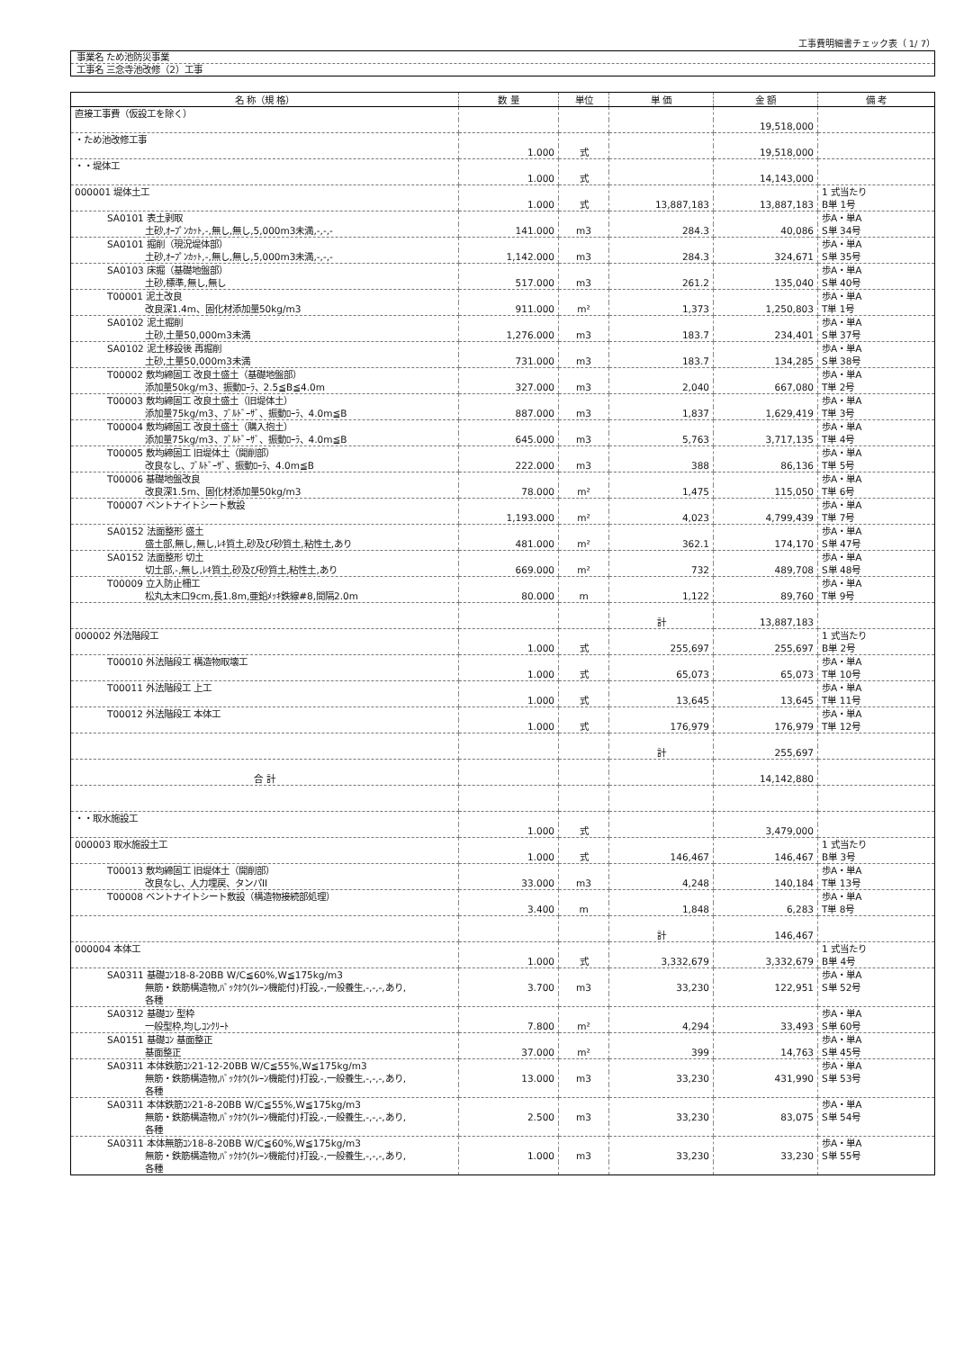工事費明細書チェック表（ 1/ 7）
事業名 ため池防災事業
工事名 三念寺池改修（2）工事
| 名 称（規 格） | 数 量 | 単位 | 単 価 | 金 額 | 備 考 |
| --- | --- | --- | --- | --- | --- |
| 直接工事費（仮設工を除く） | | | | | |
| | | | | 19,518,000 | |
| ・ため池改修工事 | | | | | |
| | 1.000 | 式 | | 19,518,000 | |
| ・・堤体工 | | | | | |
| | 1.000 | 式 | | 14,143,000 | |
| 000001 堤体土工 | | | | | 1 式当たり |
| | 1.000 | 式 | 13,887,183 | 13,887,183 | B単 1号 |
| SA0101 表土剥取 | | | | | 歩A・単A |
| 土砂,ｵｰﾌﾟﾝｶｯﾄ,-,無し,無し,5,000m3未満,-,-,- | 141.000 | m3 | 284.3 | 40,086 | S単 34号 |
| SA0101 掘削（現況堤体部） | | | | | 歩A・単A |
| 土砂,ｵｰﾌﾟﾝｶｯﾄ,-,無し,無し,5,000m3未満,-,-,- | 1,142.000 | m3 | 284.3 | 324,671 | S単 35号 |
| SA0103 床掘（基礎地盤部） | | | | | 歩A・単A |
| 土砂,標準,無し,無し | 517.000 | m3 | 261.2 | 135,040 | S単 40号 |
| T00001 泥土改良 | | | | | 歩A・単A |
| 改良深1.4m、固化材添加量50kg/m3 | 911.000 | m² | 1,373 | 1,250,803 | T単 1号 |
| SA0102 泥土掘削 | | | | | 歩A・単A |
| 土砂,土量50,000m3未満 | 1,276.000 | m3 | 183.7 | 234,401 | S単 37号 |
| SA0102 泥土移設後 再掘削 | | | | | 歩A・単A |
| 土砂,土量50,000m3未満 | 731.000 | m3 | 183.7 | 134,285 | S単 38号 |
| T00002 敷均締固工 改良土盛土（基礎地盤部） | | | | | 歩A・単A |
| 添加量50kg/m3、振動ﾛｰﾗ、2.5≦B≦4.0m | 327.000 | m3 | 2,040 | 667,080 | T単 2号 |
| T00003 敷均締固工 改良土盛土（旧堤体土） | | | | | 歩A・単A |
| 添加量75kg/m3、ﾌﾞﾙﾄﾞｰｻﾞ、振動ﾛｰﾗ、4.0m≦B | 887.000 | m3 | 1,837 | 1,629,419 | T単 3号 |
| T00004 敷均締固工 改良土盛土（購入抱土） | | | | | 歩A・単A |
| 添加量75kg/m3、ﾌﾞﾙﾄﾞｰｻﾞ、振動ﾛｰﾗ、4.0m≦B | 645.000 | m3 | 5,763 | 3,717,135 | T単 4号 |
| T00005 敷均締固工 旧堤体土（開削部） | | | | | 歩A・単A |
| 改良なし、ﾌﾞﾙﾄﾞｰｻﾞ、振動ﾛｰﾗ、4.0m≦B | 222.000 | m3 | 388 | 86,136 | T単 5号 |
| T00006 基礎地盤改良 | | | | | 歩A・単A |
| 改良深1.5m、固化材添加量50kg/m3 | 78.000 | m² | 1,475 | 115,050 | T単 6号 |
| T00007 ベントナイトシート敷設 | | | | | 歩A・単A |
| | 1,193.000 | m² | 4,023 | 4,799,439 | T単 7号 |
| SA0152 法面整形 盛土 | | | | | 歩A・単A |
| 盛土部,無し,無し,ﾚｷ質土,砂及び砂質土,粘性土,あり | 481.000 | m² | 362.1 | 174,170 | S単 47号 |
| SA0152 法面整形 切土 | | | | | 歩A・単A |
| 切土部,-,無し,ﾚｷ質土,砂及び砂質土,粘性土,あり | 669.000 | m² | 732 | 489,708 | S単 48号 |
| T00009 立入防止柵工 | | | | | 歩A・単A |
| 松丸太末口9cm,長1.8m,亜鉛ﾒｯｷ鉄線#8,間隔2.0m | 80.000 | m | 1,122 | 89,760 | T単 9号 |
| | | | 計 | 13,887,183 | |
| 000002 外法階段工 | | | | | 1 式当たり |
| | 1.000 | 式 | 255,697 | 255,697 | B単 2号 |
| T00010 外法階段工 構造物取壊工 | | | | | 歩A・単A |
| | 1.000 | 式 | 65,073 | 65,073 | T単 10号 |
| T00011 外法階段工 上工 | | | | | 歩A・単A |
| | 1.000 | 式 | 13,645 | 13,645 | T単 11号 |
| T00012 外法階段工 本体工 | | | | | 歩A・単A |
| | 1.000 | 式 | 176,979 | 176,979 | T単 12号 |
| | | | 計 | 255,697 | |
| 合 計 | | | | 14,142,880 | |
| ・・取水施設工 | | | | | |
| | 1.000 | 式 | | 3,479,000 | |
| 000003 取水施設土工 | | | | | 1 式当たり |
| | 1.000 | 式 | 146,467 | 146,467 | B単 3号 |
| T00013 敷均締固工 旧堤体土（開削部） | | | | | 歩A・単A |
| 改良なし、人力埋戻、タンパII | 33.000 | m3 | 4,248 | 140,184 | T単 13号 |
| T00008 ベントナイトシート敷設（構造物接続部処理） | | | | | 歩A・単A |
| | 3.400 | m | 1,848 | 6,283 | T単 8号 |
| | | | 計 | 146,467 | |
| 000004 本体工 | | | | | 1 式当たり |
| | 1.000 | 式 | 3,332,679 | 3,332,679 | B単 4号 |
| SA0311 基礎ｺﾝ18-8-20BB W/C≦60%,W≦175kg/m3 | | | | | 歩A・単A |
| 無筋・鉄筋構造物,ﾊﾞｯｸﾎｳ(ｸﾚｰﾝ機能付)打設,-,一般養生,-,-,-,あり, | 3.700 | m3 | 33,230 | 122,951 | S単 52号 |
| 各種 | | | | | |
| SA0312 基礎ｺﾝ 型枠 | | | | | 歩A・単A |
| 一般型枠,均しｺﾝｸﾘｰﾄ | 7.800 | m² | 4,294 | 33,493 | S単 60号 |
| SA0151 基礎ｺﾝ 基面整正 | | | | | 歩A・単A |
| 基面整正 | 37.000 | m² | 399 | 14,763 | S単 45号 |
| SA0311 本体鉄筋ｺﾝ21-12-20BB W/C≦55%,W≦175kg/m3 | | | | | 歩A・単A |
| 無筋・鉄筋構造物,ﾊﾞｯｸﾎｳ(ｸﾚｰﾝ機能付)打設,-,一般養生,-,-,-,あり, | 13.000 | m3 | 33,230 | 431,990 | S単 53号 |
| 各種 | | | | | |
| SA0311 本体鉄筋ｺﾝ21-8-20BB W/C≦55%,W≦175kg/m3 | | | | | 歩A・単A |
| 無筋・鉄筋構造物,ﾊﾞｯｸﾎｳ(ｸﾚｰﾝ機能付)打設,-,一般養生,-,-,-,あり, | 2.500 | m3 | 33,230 | 83,075 | S単 54号 |
| 各種 | | | | | |
| SA0311 本体無筋ｺﾝ18-8-20BB W/C≦60%,W≦175kg/m3 | | | | | 歩A・単A |
| 無筋・鉄筋構造物,ﾊﾞｯｸﾎｳ(ｸﾚｰﾝ機能付)打設,-,一般養生,-,-,-,あり, | 1.000 | m3 | 33,230 | 33,230 | S単 55号 |
| 各種 | | | | | |